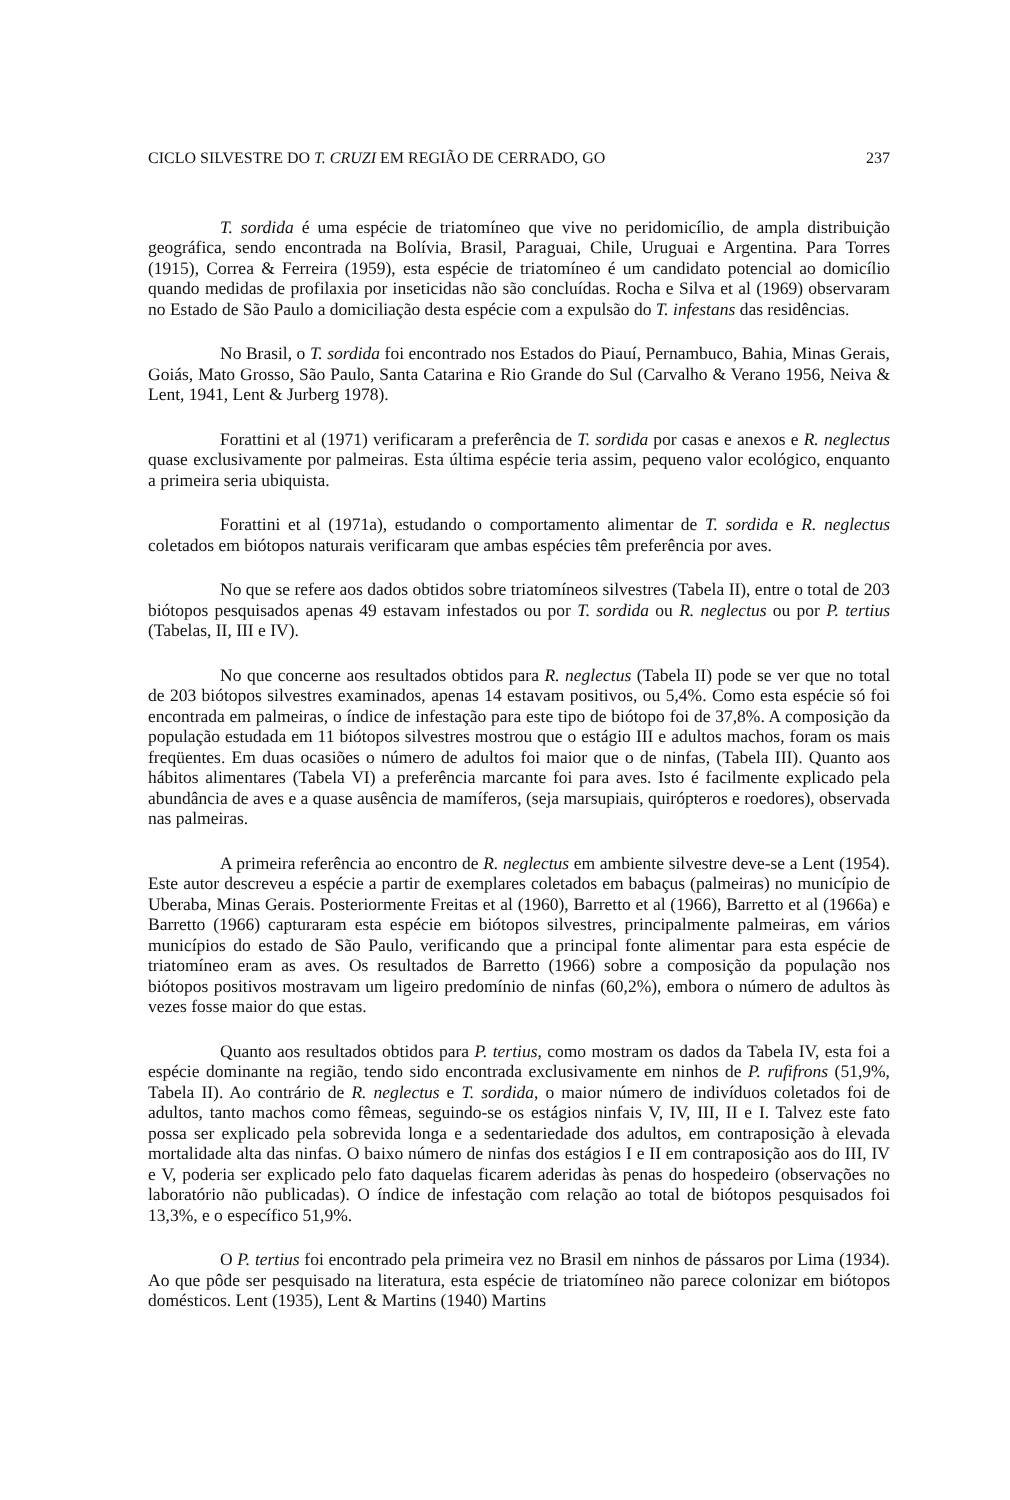CICLO SILVESTRE DO T. CRUZI EM REGIÃO DE CERRADO, GO 237
T. sordida é uma espécie de triatomíneo que vive no peridomicílio, de ampla distribuição geográfica, sendo encontrada na Bolívia, Brasil, Paraguai, Chile, Uruguai e Argentina. Para Torres (1915), Correa & Ferreira (1959), esta espécie de triatomíneo é um candidato potencial ao domicílio quando medidas de profilaxia por inseticidas não são concluídas. Rocha e Silva et al (1969) observaram no Estado de São Paulo a domiciliação desta espécie com a expulsão do T. infestans das residências.
No Brasil, o T. sordida foi encontrado nos Estados do Piauí, Pernambuco, Bahia, Minas Gerais, Goiás, Mato Grosso, São Paulo, Santa Catarina e Rio Grande do Sul (Carvalho & Verano 1956, Neiva & Lent, 1941, Lent & Jurberg 1978).
Forattini et al (1971) verificaram a preferência de T. sordida por casas e anexos e R. neglectus quase exclusivamente por palmeiras. Esta última espécie teria assim, pequeno valor ecológico, enquanto a primeira seria ubiquista.
Forattini et al (1971a), estudando o comportamento alimentar de T. sordida e R. neglectus coletados em biótopos naturais verificaram que ambas espécies têm preferência por aves.
No que se refere aos dados obtidos sobre triatomíneos silvestres (Tabela II), entre o total de 203 biótopos pesquisados apenas 49 estavam infestados ou por T. sordida ou R. neglectus ou por P. tertius (Tabelas, II, III e IV).
No que concerne aos resultados obtidos para R. neglectus (Tabela II) pode se ver que no total de 203 biótopos silvestres examinados, apenas 14 estavam positivos, ou 5,4%. Como esta espécie só foi encontrada em palmeiras, o índice de infestação para este tipo de biótopo foi de 37,8%. A composição da população estudada em 11 biótopos silvestres mostrou que o estágio III e adultos machos, foram os mais freqüentes. Em duas ocasiões o número de adultos foi maior que o de ninfas, (Tabela III). Quanto aos hábitos alimentares (Tabela VI) a preferência marcante foi para aves. Isto é facilmente explicado pela abundância de aves e a quase ausência de mamíferos, (seja marsupiais, quirópteros e roedores), observada nas palmeiras.
A primeira referência ao encontro de R. neglectus em ambiente silvestre deve-se a Lent (1954). Este autor descreveu a espécie a partir de exemplares coletados em babaçus (palmeiras) no município de Uberaba, Minas Gerais. Posteriormente Freitas et al (1960), Barretto et al (1966), Barretto et al (1966a) e Barretto (1966) capturaram esta espécie em biótopos silvestres, principalmente palmeiras, em vários municípios do estado de São Paulo, verificando que a principal fonte alimentar para esta espécie de triatomíneo eram as aves. Os resultados de Barretto (1966) sobre a composição da população nos biótopos positivos mostravam um ligeiro predomínio de ninfas (60,2%), embora o número de adultos às vezes fosse maior do que estas.
Quanto aos resultados obtidos para P. tertius, como mostram os dados da Tabela IV, esta foi a espécie dominante na região, tendo sido encontrada exclusivamente em ninhos de P. rufifrons (51,9%, Tabela II). Ao contrário de R. neglectus e T. sordida, o maior número de indivíduos coletados foi de adultos, tanto machos como fêmeas, seguindo-se os estágios ninfais V, IV, III, II e I. Talvez este fato possa ser explicado pela sobrevida longa e a sedentariedade dos adultos, em contraposição à elevada mortalidade alta das ninfas. O baixo número de ninfas dos estágios I e II em contraposição aos do III, IV e V, poderia ser explicado pelo fato daquelas ficarem aderidas às penas do hospedeiro (observações no laboratório não publicadas). O índice de infestação com relação ao total de biótopos pesquisados foi 13,3%, e o específico 51,9%.
O P. tertius foi encontrado pela primeira vez no Brasil em ninhos de pássaros por Lima (1934). Ao que pôde ser pesquisado na literatura, esta espécie de triatomíneo não parece colonizar em biótopos domésticos. Lent (1935), Lent & Martins (1940) Martins